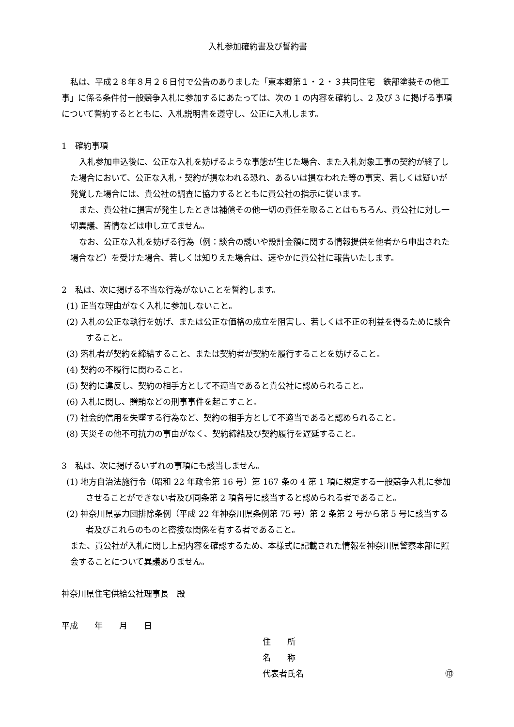入札参加確約書及び誓約書
私は、平成２８年８月２６日付で公告のありました「東本郷第１・２・３共同住宅　鉄部塗装その他工事」に係る条件付一般競争入札に参加するにあたっては、次の 1 の内容を確約し、2 及び 3 に掲げる事項について誓約するとともに、入札説明書を遵守し、公正に入札します。
1　確約事項
入札参加申込後に、公正な入札を妨げるような事態が生じた場合、また入札対象工事の契約が終了した場合において、公正な入札・契約が損なわれる恐れ、あるいは損なわれた等の事実、若しくは疑いが発覚した場合には、貴公社の調査に協力するとともに貴公社の指示に従います。
また、貴公社に損害が発生したときは補償その他一切の責任を取ることはもちろん、貴公社に対し一切異議、苦情などは申し立てません。
なお、公正な入札を妨げる行為（例：談合の誘いや設計金額に関する情報提供を他者から申出された場合など）を受けた場合、若しくは知りえた場合は、速やかに貴公社に報告いたします。
2　私は、次に掲げる不当な行為がないことを誓約します。
(1) 正当な理由がなく入札に参加しないこと。
(2) 入札の公正な執行を妨げ、または公正な価格の成立を阻害し、若しくは不正の利益を得るために談合すること。
(3) 落札者が契約を締結すること、または契約者が契約を履行することを妨げること。
(4) 契約の不履行に関わること。
(5) 契約に違反し、契約の相手方として不適当であると貴公社に認められること。
(6) 入札に関し、贈賄などの刑事事件を起こすこと。
(7) 社会的信用を失墜する行為など、契約の相手方として不適当であると認められること。
(8) 天災その他不可抗力の事由がなく、契約締結及び契約履行を遅延すること。
3　私は、次に掲げるいずれの事項にも該当しません。
(1) 地方自治法施行令（昭和 22 年政令第 16 号）第 167 条の 4 第 1 項に規定する一般競争入札に参加させることができない者及び同条第 2 項各号に該当すると認められる者であること。
(2) 神奈川県暴力団排除条例（平成 22 年神奈川県条例第 75 号）第 2 条第 2 号から第 5 号に該当する者及びこれらのものと密接な関係を有する者であること。
また、貴公社が入札に関し上記内容を確認するため、本様式に記載された情報を神奈川県警察本部に照会することについて異議ありません。
神奈川県住宅供給公社理事長　殿
平成　　年　　月　　日
住　　所
名　　称
代表者氏名 ㊞